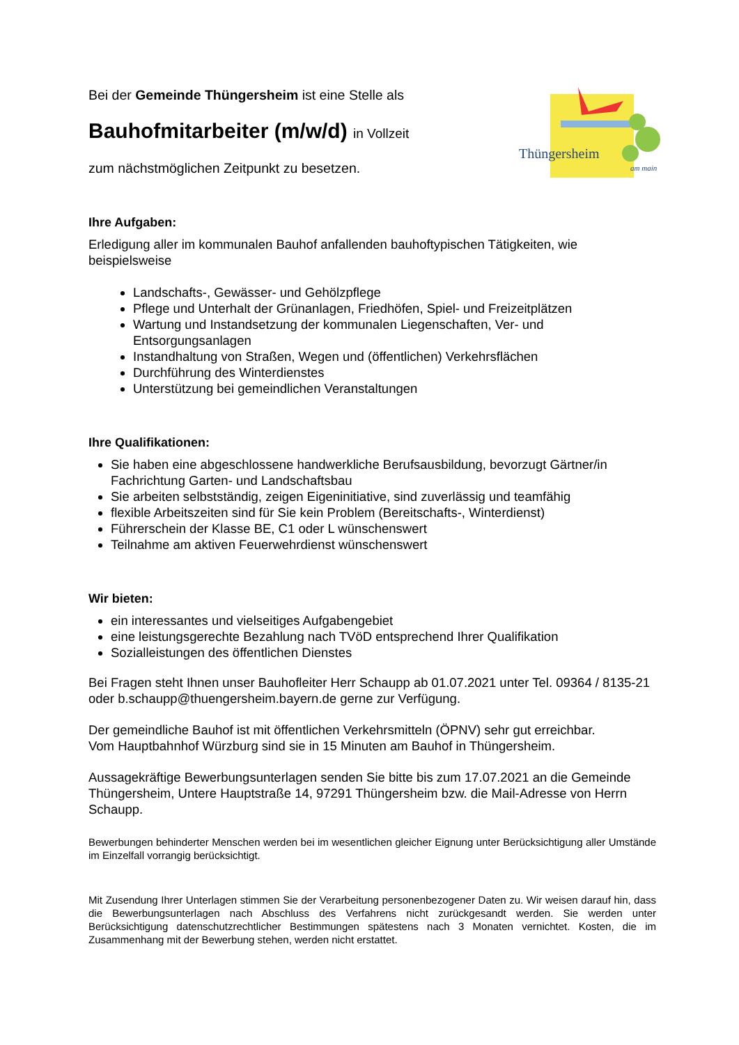Thüngersheim
am main
Bei der Gemeinde Thüngersheim ist eine Stelle als
Bauhofmitarbeiter (m/w/d) in Vollzeit
zum nächstmöglichen Zeitpunkt zu besetzen.
Ihre Aufgaben:
Erledigung aller im kommunalen Bauhof anfallenden bauhoftypischen Tätigkeiten, wie beispielsweise
Landschafts-, Gewässer- und Gehölzpflege
Pflege und Unterhalt der Grünanlagen, Friedhöfen, Spiel- und Freizeitplätzen
Wartung und Instandsetzung der kommunalen Liegenschaften, Ver- und Entsorgungsanlagen
Instandhaltung von Straßen, Wegen und (öffentlichen) Verkehrsflächen
Durchführung des Winterdienstes
Unterstützung bei gemeindlichen Veranstaltungen
Ihre Qualifikationen:
Sie haben eine abgeschlossene handwerkliche Berufsausbildung, bevorzugt Gärtner/in Fachrichtung Garten- und Landschaftsbau
Sie arbeiten selbstständig, zeigen Eigeninitiative, sind zuverlässig und teamfähig
flexible Arbeitszeiten sind für Sie kein Problem (Bereitschafts-, Winterdienst)
Führerschein der Klasse BE, C1 oder L wünschenswert
Teilnahme am aktiven Feuerwehrdienst wünschenswert
Wir bieten:
ein interessantes und vielseitiges Aufgabengebiet
eine leistungsgerechte Bezahlung nach TVöD entsprechend Ihrer Qualifikation
Sozialleistungen des öffentlichen Dienstes
Bei Fragen steht Ihnen unser Bauhofleiter Herr Schaupp ab 01.07.2021 unter Tel. 09364 / 8135-21 oder b.schaupp@thuengersheim.bayern.de gerne zur Verfügung.
Der gemeindliche Bauhof ist mit öffentlichen Verkehrsmitteln (ÖPNV) sehr gut erreichbar.
Vom Hauptbahnhof Würzburg sind sie in 15 Minuten am Bauhof in Thüngersheim.
Aussagekräftige Bewerbungsunterlagen senden Sie bitte bis zum 17.07.2021 an die Gemeinde Thüngersheim, Untere Hauptstraße 14, 97291 Thüngersheim bzw. die Mail-Adresse von Herrn Schaupp.
Bewerbungen behinderter Menschen werden bei im wesentlichen gleicher Eignung unter Berücksichtigung aller Umstände im Einzelfall vorrangig berücksichtigt.
Mit Zusendung Ihrer Unterlagen stimmen Sie der Verarbeitung personenbezogener Daten zu. Wir weisen darauf hin, dass die Bewerbungsunterlagen nach Abschluss des Verfahrens nicht zurückgesandt werden. Sie werden unter Berücksichtigung datenschutzrechtlicher Bestimmungen spätestens nach 3 Monaten vernichtet. Kosten, die im Zusammenhang mit der Bewerbung stehen, werden nicht erstattet.